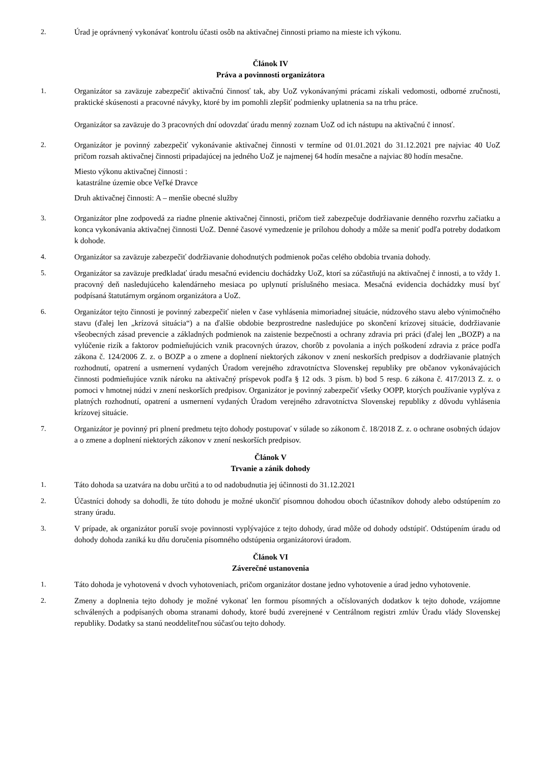2. Úrad je oprávnený vykonávať kontrolu účasti osôb na aktivačnej činnosti priamo na mieste ich výkonu.
Článok IV
Práva a povinnosti organizátora
1. Organizátor sa zaväzuje zabezpečiť aktivačnú činnosť tak, aby UoZ vykonávanými prácami získali vedomosti, odborné zručnosti, praktické skúsenosti a pracovné návyky, ktoré by im pomohli zlepšiť podmienky uplatnenia sa na trhu práce.
Organizátor sa zaväzuje do 3 pracovných dní odovzdať úradu menný zoznam UoZ od ich nástupu na aktivačnú č innosť.
2. Organizátor je povinný zabezpečiť vykonávanie aktivačnej činnosti v termíne od 01.01.2021 do 31.12.2021 pre najviac 40 UoZ pričom rozsah aktivačnej činnosti pripadajúcej na jedného UoZ je najmenej 64 hodín mesačne a najviac 80 hodín mesačne.
Miesto výkonu aktivačnej činnosti :
katastrálne územie obce Veľké Dravce
Druh aktivačnej činnosti: A – menšie obecné služby
3. Organizátor plne zodpovedá za riadne plnenie aktivačnej činnosti, pričom tiež zabezpečuje dodržiavanie denného rozvrhu začiatku a konca vykonávania aktivačnej činnosti UoZ. Denné časové vymedzenie je prílohou dohody a môže sa meniť podľa potreby dodatkom k dohode.
4. Organizátor sa zaväzuje zabezpečiť dodržiavanie dohodnutých podmienok počas celého obdobia trvania dohody.
5. Organizátor sa zaväzuje predkladať úradu mesačnú evidenciu dochádzky UoZ, ktorí sa zúčastňujú na aktivačnej č innosti, a to vždy 1. pracovný deň nasledujúceho kalendárneho mesiaca po uplynutí príslušného mesiaca. Mesačná evidencia dochádzky musí byť podpísaná štatutárnym orgánom organizátora a UoZ.
6. Organizátor tejto činnosti je povinný zabezpečiť nielen v čase vyhlásenia mimoriadnej situácie, núdzového stavu alebo výnimočného stavu (ďalej len „krízová situácia“) a na ďalšie obdobie bezprostredne nasledujúce po skončení krízovej situácie, dodržiavanie všeobecných zásad prevencie a základných podmienok na zaistenie bezpečnosti a ochrany zdravia pri práci (ďalej len „BOZP) a na vylúčenie rizík a faktorov podmieňujúcich vznik pracovných úrazov, chorôb z povolania a iných poškodení zdravia z práce podľa zákona č. 124/2006 Z. z. o BOZP a o zmene a doplnení niektorých zákonov v znení neskorších predpisov a dodržiavanie platných rozhodnutí, opatrení a usmernení vydaných Úradom verejného zdravotníctva Slovenskej republiky pre občanov vykonávajúcich činnosti podmieňujúce vznik nároku na aktivačný príspevok podľa § 12 ods. 3 písm. b) bod 5 resp. 6 zákona č. 417/2013 Z. z. o pomoci v hmotnej núdzi v znení neskorších predpisov. Organizátor je povinný zabezpečiť všetky OOPP, ktorých používanie vyplýva z platných rozhodnutí, opatrení a usmernení vydaných Úradom verejného zdravotníctva Slovenskej republiky z dôvodu vyhlásenia krízovej situácie.
7. Organizátor je povinný pri plnení predmetu tejto dohody postupovať v súlade so zákonom č. 18/2018 Z. z. o ochrane osobných údajov a o zmene a doplnení niektorých zákonov v znení neskorších predpisov.
Článok V
Trvanie a zánik dohody
1. Táto dohoda sa uzatvára na dobu určitú a to od nadobudnutia jej účinnosti do 31.12.2021
2. Účastníci dohody sa dohodli, že túto dohodu je možné ukončiť písomnou dohodou oboch účastníkov dohody alebo odstúpením zo strany úradu.
3. V prípade, ak organizátor poruší svoje povinnosti vyplývajúce z tejto dohody, úrad môže od dohody odstúpiť. Odstúpením úradu od dohody dohoda zaniká ku dňu doručenia písomného odstúpenia organizátorovi úradom.
Článok VI
Záverečné ustanovenia
1. Táto dohoda je vyhotovená v dvoch vyhotoveniach, pričom organizátor dostane jedno vyhotovenie a úrad jedno vyhotovenie.
2. Zmeny a doplnenia tejto dohody je možné vykonať len formou písomných a očíslovaných dodatkov k tejto dohode, vzájomne schválených a podpísaných oboma stranami dohody, ktoré budú zverejnené v Centrálnom registri zmlúv Úradu vlády Slovenskej republiky. Dodatky sa stanú neoddeliteľnou súčasťou tejto dohody.